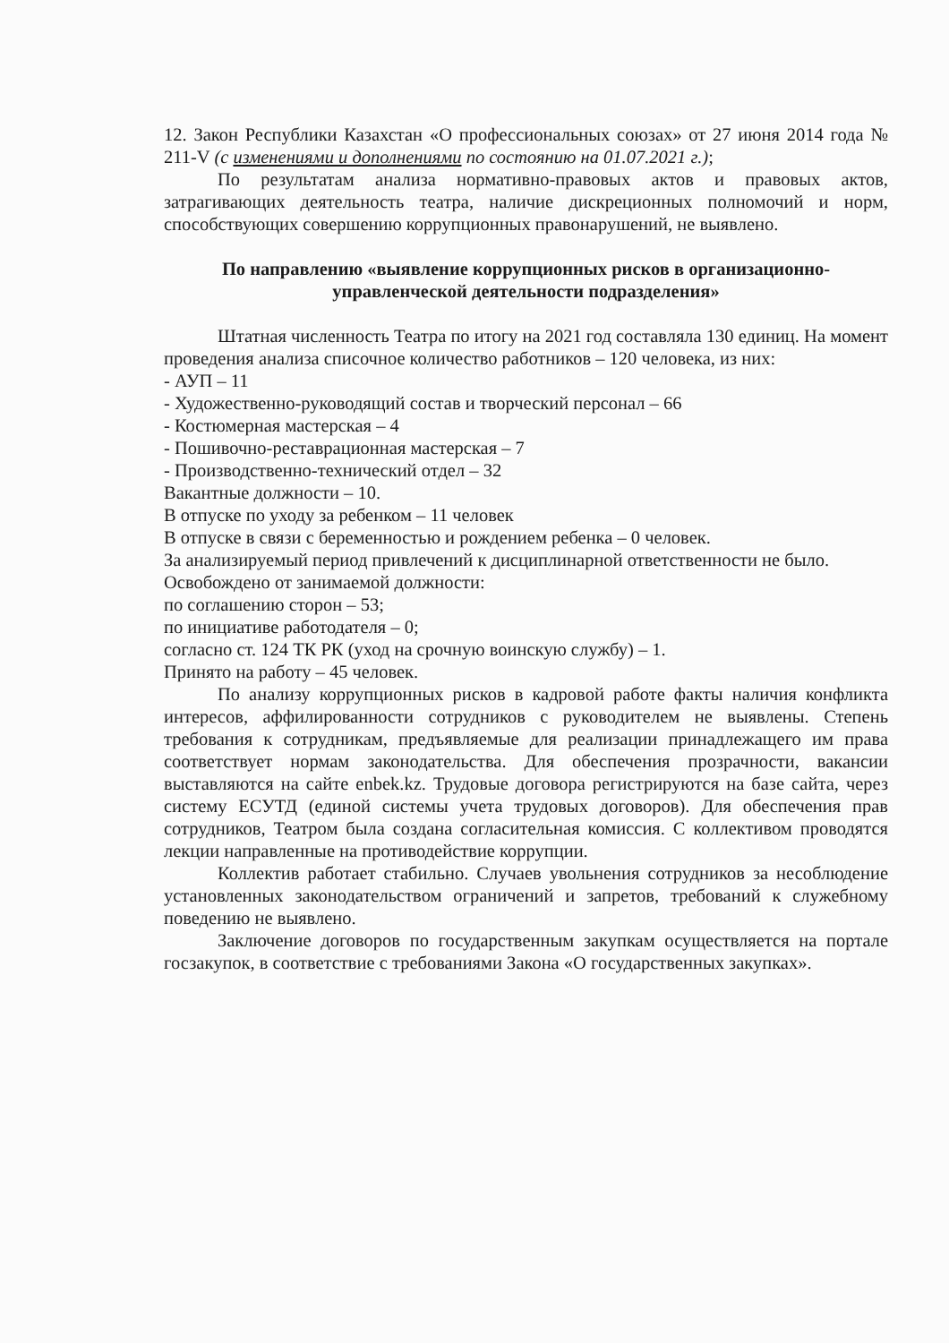12. Закон Республики Казахстан «О профессиональных союзах» от 27 июня 2014 года № 211-V (с изменениями и дополнениями по состоянию на 01.07.2021 г.);
По результатам анализа нормативно-правовых актов и правовых актов, затрагивающих деятельность театра, наличие дискреционных полномочий и норм, способствующих совершению коррупционных правонарушений, не выявлено.
По направлению «выявление коррупционных рисков в организационно-управленческой деятельности подразделения»
Штатная численность Театра по итогу на 2021 год составляла 130 единиц. На момент проведения анализа списочное количество работников – 120 человека, из них:
- АУП – 11
- Художественно-руководящий состав и творческий персонал – 66
- Костюмерная мастерская – 4
- Пошивочно-реставрационная мастерская – 7
- Производственно-технический отдел – 32
Вакантные должности – 10.
В отпуске по уходу за ребенком – 11 человек
В отпуске в связи с беременностью и рождением ребенка – 0 человек.
За анализируемый период привлечений к дисциплинарной ответственности не было.
Освобождено от занимаемой должности:
по соглашению сторон – 53;
по инициативе работодателя – 0;
согласно ст. 124 ТК РК (уход на срочную воинскую службу) – 1.
Принято на работу – 45 человек.
По анализу коррупционных рисков в кадровой работе факты наличия конфликта интересов, аффилированности сотрудников с руководителем не выявлены. Степень требования к сотрудникам, предъявляемые для реализации принадлежащего им права соответствует нормам законодательства. Для обеспечения прозрачности, вакансии выставляются на сайте enbek.kz. Трудовые договора регистрируются на базе сайта, через систему ЕСУТД (единой системы учета трудовых договоров). Для обеспечения прав сотрудников, Театром была создана согласительная комиссия. С коллективом проводятся лекции направленные на противодействие коррупции.
Коллектив работает стабильно. Случаев увольнения сотрудников за несоблюдение установленных законодательством ограничений и запретов, требований к служебному поведению не выявлено.
Заключение договоров по государственным закупкам осуществляется на портале госзакупок, в соответствие с требованиями Закона «О государственных закупках».